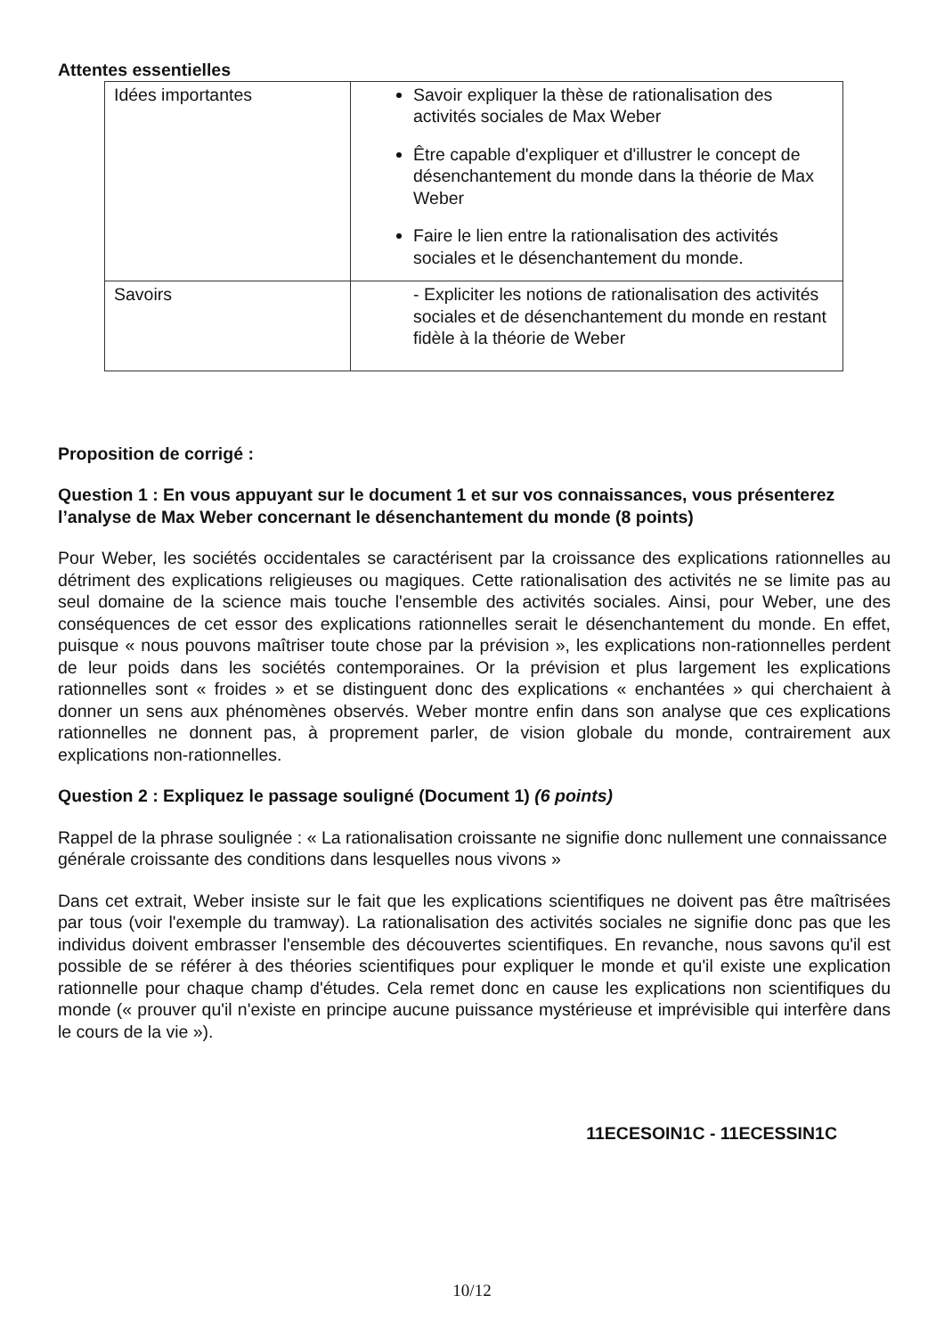Attentes essentielles
| Idées importantes | Savoir expliquer la thèse de rationalisation des activités sociales de Max Weber Être capable d'expliquer et d'illustrer le concept de désenchantement du monde dans la théorie de Max Weber Faire le lien entre la rationalisation des activités sociales et le désenchantement du monde. |
| Savoirs | - Expliciter les notions de rationalisation des activités sociales et de désenchantement du monde en restant fidèle à la théorie de Weber |
Proposition de corrigé :
Question 1 : En vous appuyant sur le document 1 et sur vos connaissances, vous présenterez l’analyse de Max Weber concernant le désenchantement du monde (8 points)
Pour Weber, les sociétés occidentales se caractérisent par la croissance des explications rationnelles au détriment des explications religieuses ou magiques. Cette rationalisation des activités ne se limite pas au seul domaine de la science mais touche l'ensemble des activités sociales. Ainsi, pour Weber, une des conséquences de cet essor des explications rationnelles serait le désenchantement du monde. En effet, puisque « nous pouvons maîtriser toute chose par la prévision », les explications non-rationnelles perdent de leur poids dans les sociétés contemporaines. Or la prévision et plus largement les explications rationnelles sont « froides » et se distinguent donc des explications « enchantées » qui cherchaient à donner un sens aux phénomènes observés. Weber montre enfin dans son analyse que ces explications rationnelles ne donnent pas, à proprement parler, de vision globale du monde, contrairement aux explications non-rationnelles.
Question 2 : Expliquez le passage souligné (Document 1) (6 points)
Rappel de la phrase soulignée : « La rationalisation croissante ne signifie donc nullement une connaissance générale croissante des conditions dans lesquelles nous vivons »
Dans cet extrait, Weber insiste sur le fait que les explications scientifiques ne doivent pas être maîtrisées par tous (voir l'exemple du tramway). La rationalisation des activités sociales ne signifie donc pas que les individus doivent embrasser l'ensemble des découvertes scientifiques. En revanche, nous savons qu'il est possible de se référer à des théories scientifiques pour expliquer le monde et qu'il existe une explication rationnelle pour chaque champ d'études. Cela remet donc en cause les explications non scientifiques du monde (« prouver qu'il n'existe en principe aucune puissance mystérieuse et imprévisible qui interfère dans le cours de la vie »).
11ECESOIN1C - 11ECESSIN1C
10/12